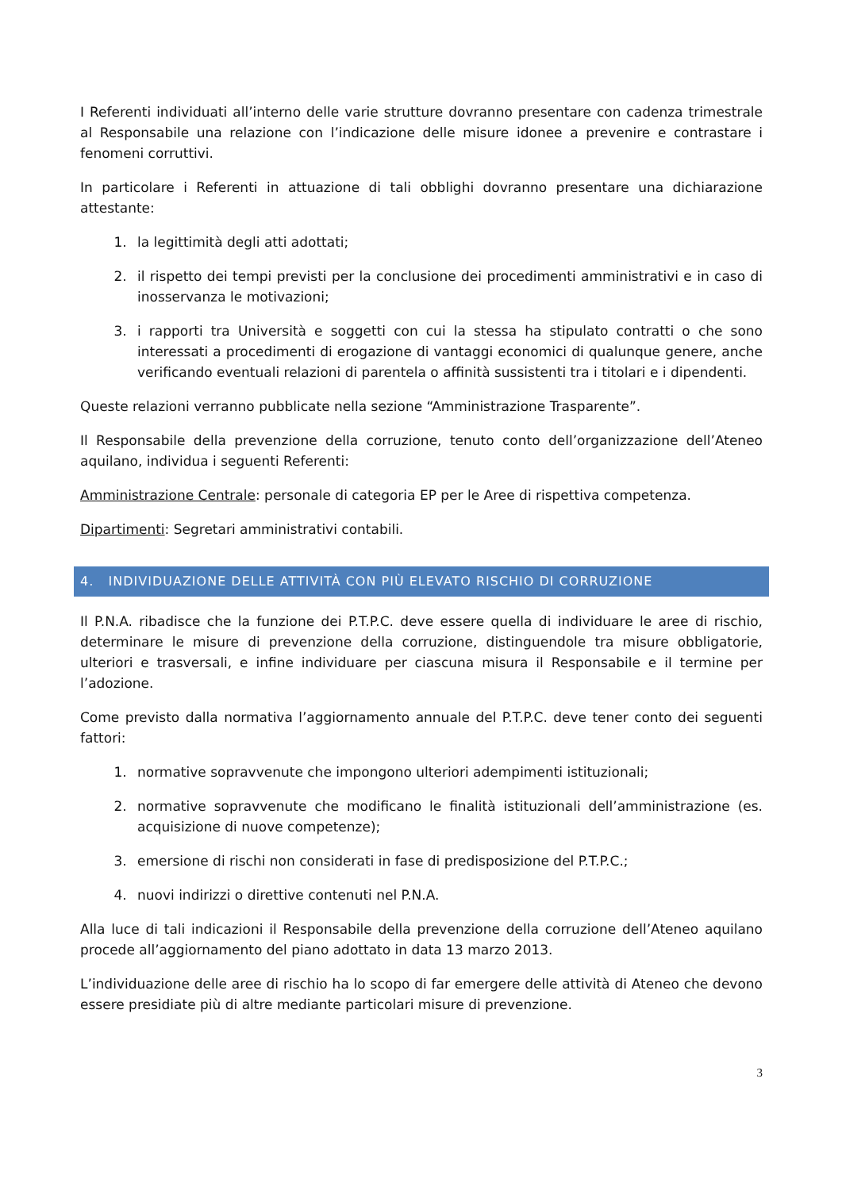I Referenti individuati all’interno delle varie strutture dovranno presentare con cadenza trimestrale al Responsabile una relazione con l’indicazione delle misure idonee a prevenire e contrastare i fenomeni corruttivi.
In particolare i Referenti in attuazione di tali obblighi dovranno presentare una dichiarazione attestante:
1. la legittimità degli atti adottati;
2. il rispetto dei tempi previsti per la conclusione dei procedimenti amministrativi e in caso di inosservanza le motivazioni;
3. i rapporti tra Università e soggetti con cui la stessa ha stipulato contratti o che sono interessati a procedimenti di erogazione di vantaggi economici di qualunque genere, anche verificando eventuali relazioni di parentela o affinità sussistenti tra i titolari e i dipendenti.
Queste relazioni verranno pubblicate nella sezione “Amministrazione Trasparente”.
Il Responsabile della prevenzione della corruzione, tenuto conto dell’organizzazione dell’Ateneo aquilano, individua i seguenti Referenti:
Amministrazione Centrale: personale di categoria EP per le Aree di rispettiva competenza.
Dipartimenti: Segretari amministrativi contabili.
4. INDIVIDUAZIONE DELLE ATTIVITÀ CON PIÙ ELEVATO RISCHIO DI CORRUZIONE
Il P.N.A. ribadisce che la funzione dei P.T.P.C. deve essere quella di individuare le aree di rischio, determinare le misure di prevenzione della corruzione, distinguendole tra misure obbligatorie, ulteriori e trasversali, e infine individuare per ciascuna misura il Responsabile e il termine per l’adozione.
Come previsto dalla normativa l’aggiornamento annuale del P.T.P.C. deve tener conto dei seguenti fattori:
1. normative sopravvenute che impongono ulteriori adempimenti istituzionali;
2. normative sopravvenute che modificano le finalità istituzionali dell’amministrazione (es. acquisizione di nuove competenze);
3. emersione di rischi non considerati in fase di predisposizione del P.T.P.C.;
4. nuovi indirizzi o direttive contenuti nel P.N.A.
Alla luce di tali indicazioni il Responsabile della prevenzione della corruzione dell’Ateneo aquilano procede all’aggiornamento del piano adottato in data 13 marzo 2013.
L’individuazione delle aree di rischio ha lo scopo di far emergere delle attività di Ateneo che devono essere presidiate più di altre mediante particolari misure di prevenzione.
3